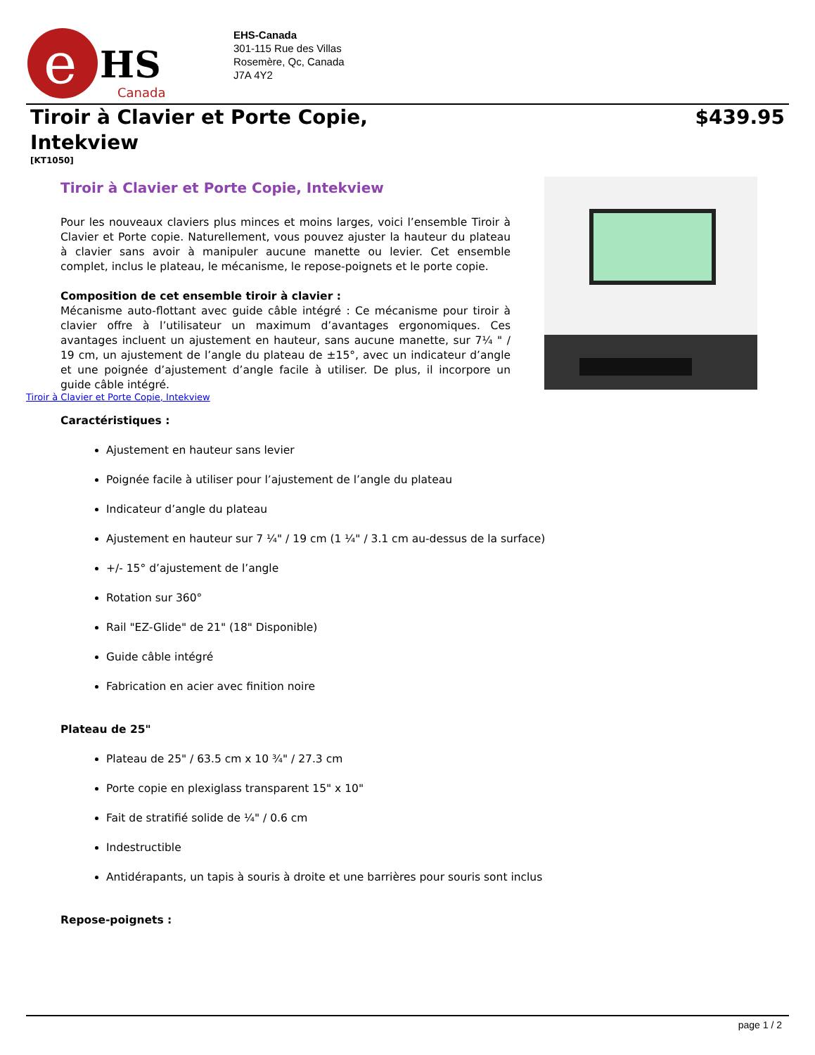e
HS
Canada
EHS-Canada
301-115 Rue des Villas
Rosemère, Qc, Canada
J7A 4Y2
Tiroir à Clavier et Porte Copie, Intekview
$439.95
[KT1050]
Tiroir à Clavier et Porte Copie, Intekview
Pour les nouveaux claviers plus minces et moins larges, voici l’ensemble Tiroir à Clavier et Porte copie. Naturellement, vous pouvez ajuster la hauteur du plateau à clavier sans avoir à manipuler aucune manette ou levier. Cet ensemble complet, inclus le plateau, le mécanisme, le repose-poignets et le porte copie.
Composition de cet ensemble tiroir à clavier :
Mécanisme auto-flottant avec guide câble intégré : Ce mécanisme pour tiroir à clavier offre à l’utilisateur un maximum d’avantages ergonomiques. Ces avantages incluent un ajustement en hauteur, sans aucune manette, sur 7¼ " / 19 cm, un ajustement de l’angle du plateau de ±15°, avec un indicateur d’angle et une poignée d’ajustement d’angle facile à utiliser. De plus, il incorpore un guide câble intégré.
Tiroir à Clavier et Porte Copie, Intekview
Caractéristiques :
Ajustement en hauteur sans levier
Poignée facile à utiliser pour l’ajustement de l’angle du plateau
Indicateur d’angle du plateau
Ajustement en hauteur sur 7 ¼" / 19 cm (1 ¼" / 3.1 cm au-dessus de la surface)
+/- 15° d’ajustement de l’angle
Rotation sur 360°
Rail "EZ-Glide" de 21" (18" Disponible)
Guide câble intégré
Fabrication en acier avec finition noire
Plateau de 25"
Plateau de 25" / 63.5 cm x 10 ¾" / 27.3 cm
Porte copie en plexiglass transparent 15" x 10"
Fait de stratifié solide de ¼" / 0.6 cm
Indestructible
Antidérapants, un tapis à souris à droite et une barrières pour souris sont inclus
Repose-poignets :
page 1 / 2